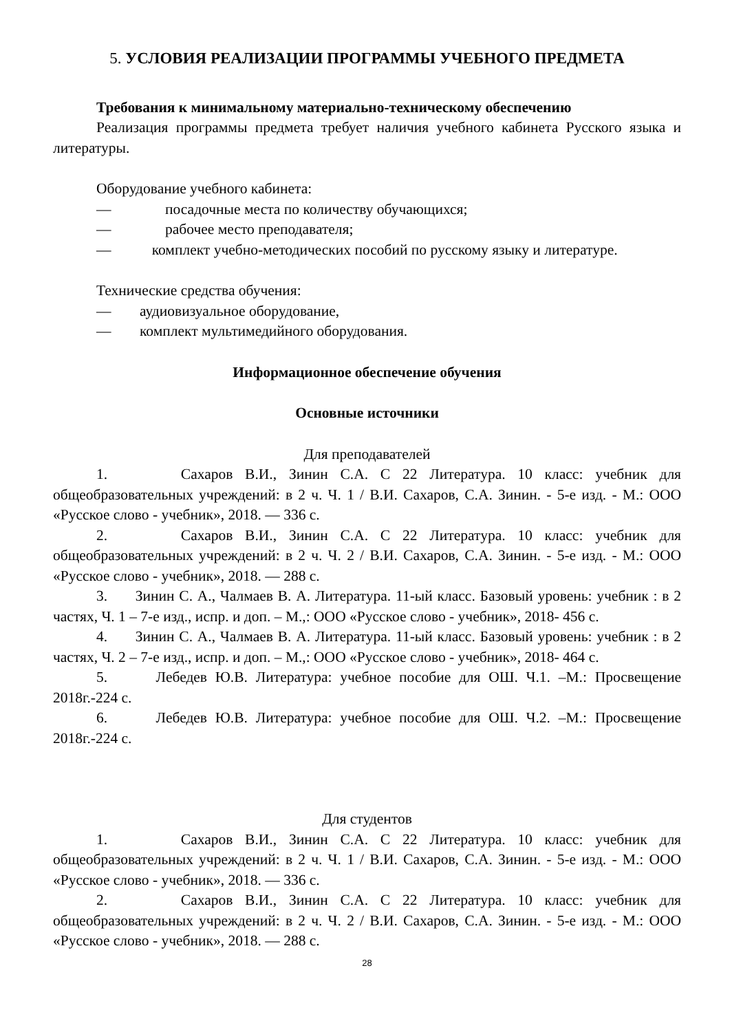5. УСЛОВИЯ РЕАЛИЗАЦИИ ПРОГРАММЫ УЧЕБНОГО ПРЕДМЕТА
Требования к минимальному материально-техническому обеспечению
Реализация программы предмета требует наличия учебного кабинета Русского языка и литературы.
Оборудование учебного кабинета:
— посадочные места по количеству обучающихся;
— рабочее место преподавателя;
— комплект учебно-методических пособий по русскому языку и литературе.
Технические средства обучения:
— аудиовизуальное оборудование,
— комплект мультимедийного оборудования.
Информационное обеспечение обучения
Основные источники
Для преподавателей
1. Сахаров В.И., Зинин С.А. С 22 Литература. 10 класс: учебник для общеобразовательных учреждений: в 2 ч. Ч. 1 / В.И. Сахаров, С.А. Зинин. - 5-е изд. - М.: ООО «Русское слово - учебник», 2018. — 336 с.
2. Сахаров В.И., Зинин С.А. С 22 Литература. 10 класс: учебник для общеобразовательных учреждений: в 2 ч. Ч. 2 / В.И. Сахаров, С.А. Зинин. - 5-е изд. - М.: ООО «Русское слово - учебник», 2018. — 288 с.
3. Зинин С. А., Чалмаев В. А. Литература. 11-ый класс. Базовый уровень: учебник : в 2 частях, Ч. 1 – 7-е изд., испр. и доп. – М.,: ООО «Русское слово - учебник», 2018- 456 с.
4. Зинин С. А., Чалмаев В. А. Литература. 11-ый класс. Базовый уровень: учебник : в 2 частях, Ч. 2 – 7-е изд., испр. и доп. – М.,: ООО «Русское слово - учебник», 2018- 464 с.
5. Лебедев Ю.В. Литература: учебное пособие для ОШ. Ч.1. –М.: Просвещение 2018г.-224 с.
6. Лебедев Ю.В. Литература: учебное пособие для ОШ. Ч.2. –М.: Просвещение 2018г.-224 с.
Для студентов
1. Сахаров В.И., Зинин С.А. С 22 Литература. 10 класс: учебник для общеобразовательных учреждений: в 2 ч. Ч. 1 / В.И. Сахаров, С.А. Зинин. - 5-е изд. - М.: ООО «Русское слово - учебник», 2018. — 336 с.
2. Сахаров В.И., Зинин С.А. С 22 Литература. 10 класс: учебник для общеобразовательных учреждений: в 2 ч. Ч. 2 / В.И. Сахаров, С.А. Зинин. - 5-е изд. - М.: ООО «Русское слово - учебник», 2018. — 288 с.
28